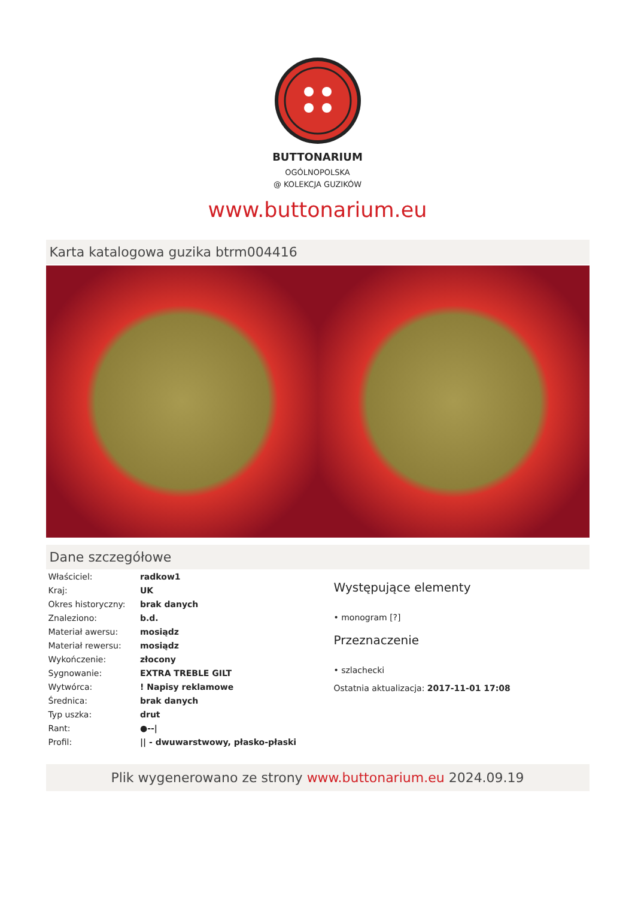BUTTONARIUM
OGÓLNOPOLSKA
@ KOLEKCJA GUZIKÓW
www.buttonarium.eu
Karta katalogowa guzika btrm004416
Dane szczegółowe
| Właściciel: | radkow1 |
| Kraj: | UK |
| Okres historyczny: | brak danych |
| Znaleziono: | b.d. |
| Materiał awersu: | mosiądz |
| Materiał rewersu: | mosiądz |
| Wykończenie: | złocony |
| Sygnowanie: | EXTRA TREBLE GILT |
| Wytwórca: | ! Napisy reklamowe |
| Średnica: | brak danych |
| Typ uszka: | drut |
| Rant: | ●--/ |
| Profil: | // - dwuwarstwowy, płasko-płaski |
Występujące elementy
• monogram [?]
Przeznaczenie
• szlachecki
Ostatnia aktualizacja: 2017-11-01 17:08
Plik wygenerowano ze strony www.buttonarium.eu 2024.09.19